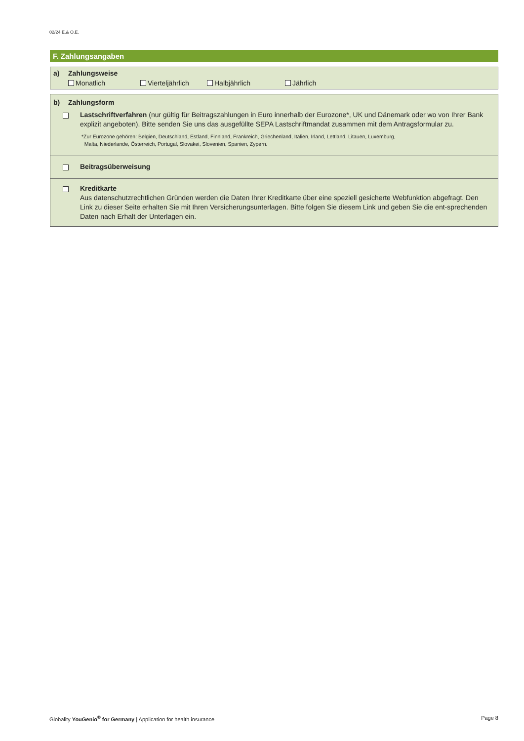02/24 E.& O.E.
F. Zahlungsangaben
a) Zahlungsweise
Monatlich Vierteljährlich Halbjährlich Jährlich
b) Zahlungsform
Lastschriftverfahren (nur gültig für Beitragszahlungen in Euro innerhalb der Eurozone*, UK und Dänemark oder wo von Ihrer Bank explizit angeboten). Bitte senden Sie uns das ausgefüllte SEPA Lastschriftmandat zusammen mit dem Antragsformular zu.
*Zur Eurozone gehören: Belgien, Deutschland, Estland, Finnland, Frankreich, Griechenland, Italien, Irland, Lettland, Litauen, Luxemburg,
Malta, Niederlande, Österreich, Portugal, Slovakei, Slovenien, Spanien, Zypern.
Beitragsüberweisung
Kreditkarte
Aus datenschutzrechtlichen Gründen werden die Daten Ihrer Kreditkarte über eine speziell gesicherte Webfunktion abgefragt. Den Link zu dieser Seite erhalten Sie mit Ihren Versicherungsunterlagen. Bitte folgen Sie diesem Link und geben Sie die ent-sprechenden Daten nach Erhalt der Unterlagen ein.
Globality YouGenio<sup>®</sup> for Germany | Application for health insurance Page 8